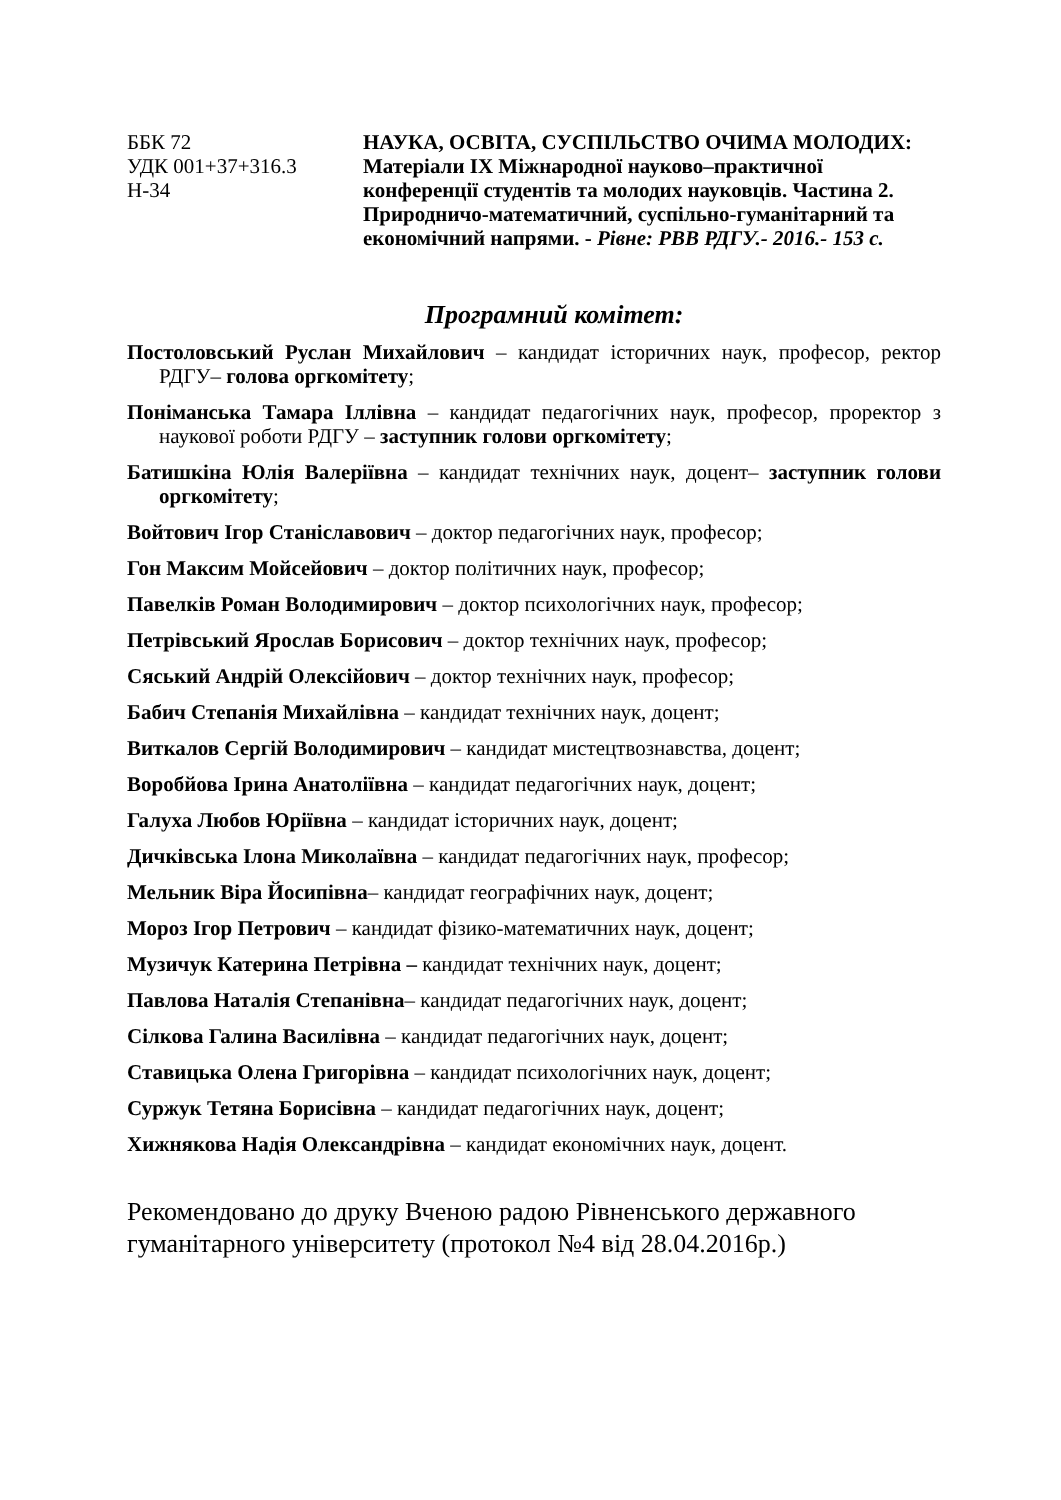ББК 72
УДК 001+37+316.3
Н-34
НАУКА, ОСВІТА, СУСПІЛЬСТВО ОЧИМА МОЛОДИХ: Матеріали IX Міжнародної науково–практичної конференції студентів та молодих науковців. Частина 2. Природничо-математичний, суспільно-гуманітарний та економічний напрями. - Рівне: РВВ РДГУ.- 2016.- 153 с.
Програмний комітет:
Постоловський Руслан Михайлович – кандидат історичних наук, професор, ректор РДГУ– голова оргкомітету;
Поніманська Тамара Іллівна – кандидат педагогічних наук, професор, проректор з наукової роботи РДГУ – заступник голови оргкомітету;
Батишкіна Юлія Валеріївна – кандидат технічних наук, доцент– заступник голови оргкомітету;
Войтович Ігор Станіславович – доктор педагогічних наук, професор;
Гон Максим Мойсейович – доктор політичних наук, професор;
Павелків Роман Володимирович – доктор психологічних наук, професор;
Петрівський Ярослав Борисович – доктор технічних наук, професор;
Сяський Андрій Олексійович – доктор технічних наук, професор;
Бабич Степанія Михайлівна – кандидат технічних наук, доцент;
Виткалов Сергій Володимирович – кандидат мистецтвознавства, доцент;
Воробйова Ірина Анатоліївна – кандидат педагогічних наук, доцент;
Галуха Любов Юріївна – кандидат історичних наук, доцент;
Дичківська Ілона Миколаївна – кандидат педагогічних наук, професор;
Мельник Віра Йосипівна– кандидат географічних наук, доцент;
Мороз Ігор Петрович – кандидат фізико-математичних наук, доцент;
Музичук Катерина Петрівна – кандидат технічних наук, доцент;
Павлова Наталія Степанівна– кандидат педагогічних наук, доцент;
Сілкова Галина Василівна – кандидат педагогічних наук, доцент;
Ставицька Олена Григорівна – кандидат психологічних наук, доцент;
Суржук Тетяна Борисівна – кандидат педагогічних наук, доцент;
Хижнякова Надія Олександрівна – кандидат економічних наук, доцент.
Рекомендовано до друку Вченою радою Рівненського державного гуманітарного університету (протокол №4 від 28.04.2016р.)